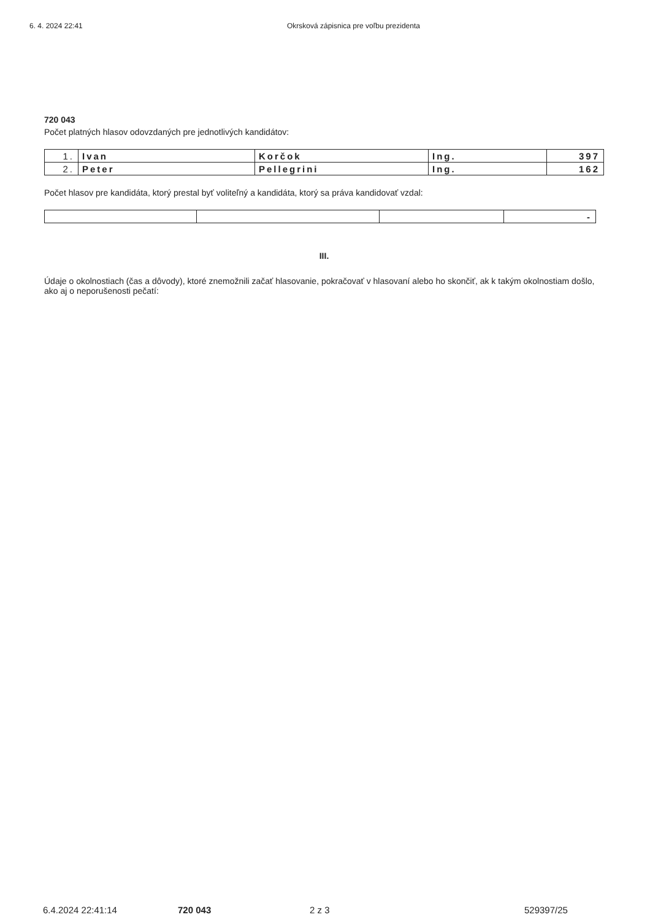6. 4. 2024 22:41 Okrsková zápisnica pre voľbu prezidenta
720 043
Počet platných hlasov odovzdaných pre jednotlivých kandidátov:
| 1. | Ivan | Korčok | Ing. | 397 |
| 2. | Peter | Pellegrini | Ing. | 162 |
Počet hlasov pre kandidáta, ktorý prestal byť voliteľný a kandidáta, ktorý sa práva kandidovať vzdal:
| | | | - |
III.
Údaje o okolnostiach (čas a dôvody), ktoré znemožnili začať hlasovanie, pokračovať v hlasovaní alebo ho skončiť, ak k takým okolnostiam došlo, ako aj o neporušenosti pečatí:
6.4.2024 22:41:14 720 043 2 z 3 529397/25